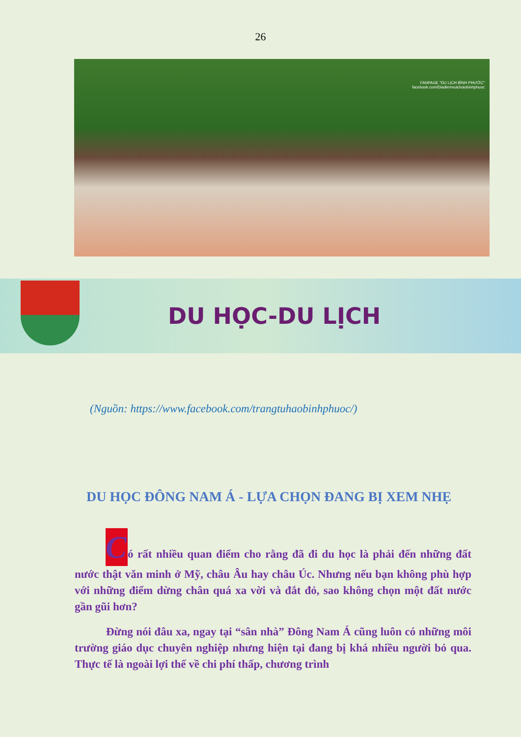26
FANPAGE "DU LỊCH BÌNH PHƯỚC"
facebook.com/Diadiemvuichoiobinhphuoc
DU HỌC-DU LỊCH
(Nguồn: https://www.facebook.com/trangtuhaobinhphuoc/)
DU HỌC ĐÔNG NAM Á - LỰA CHỌN ĐANG BỊ XEM NHẸ
Có rất nhiều quan điểm cho rằng đã đi du học là phải đến những đất nước thật văn minh ở Mỹ, châu Âu hay châu Úc. Nhưng nếu bạn không phù hợp với những điểm dừng chân quá xa vời và đắt đỏ, sao không chọn một đất nước gần gũi hơn?
Đừng nói đâu xa, ngay tại “sân nhà” Đông Nam Á cũng luôn có những môi trường giáo dục chuyên nghiệp nhưng hiện tại đang bị khá nhiều người bỏ qua. Thực tế là ngoài lợi thế về chi phí thấp, chương trình